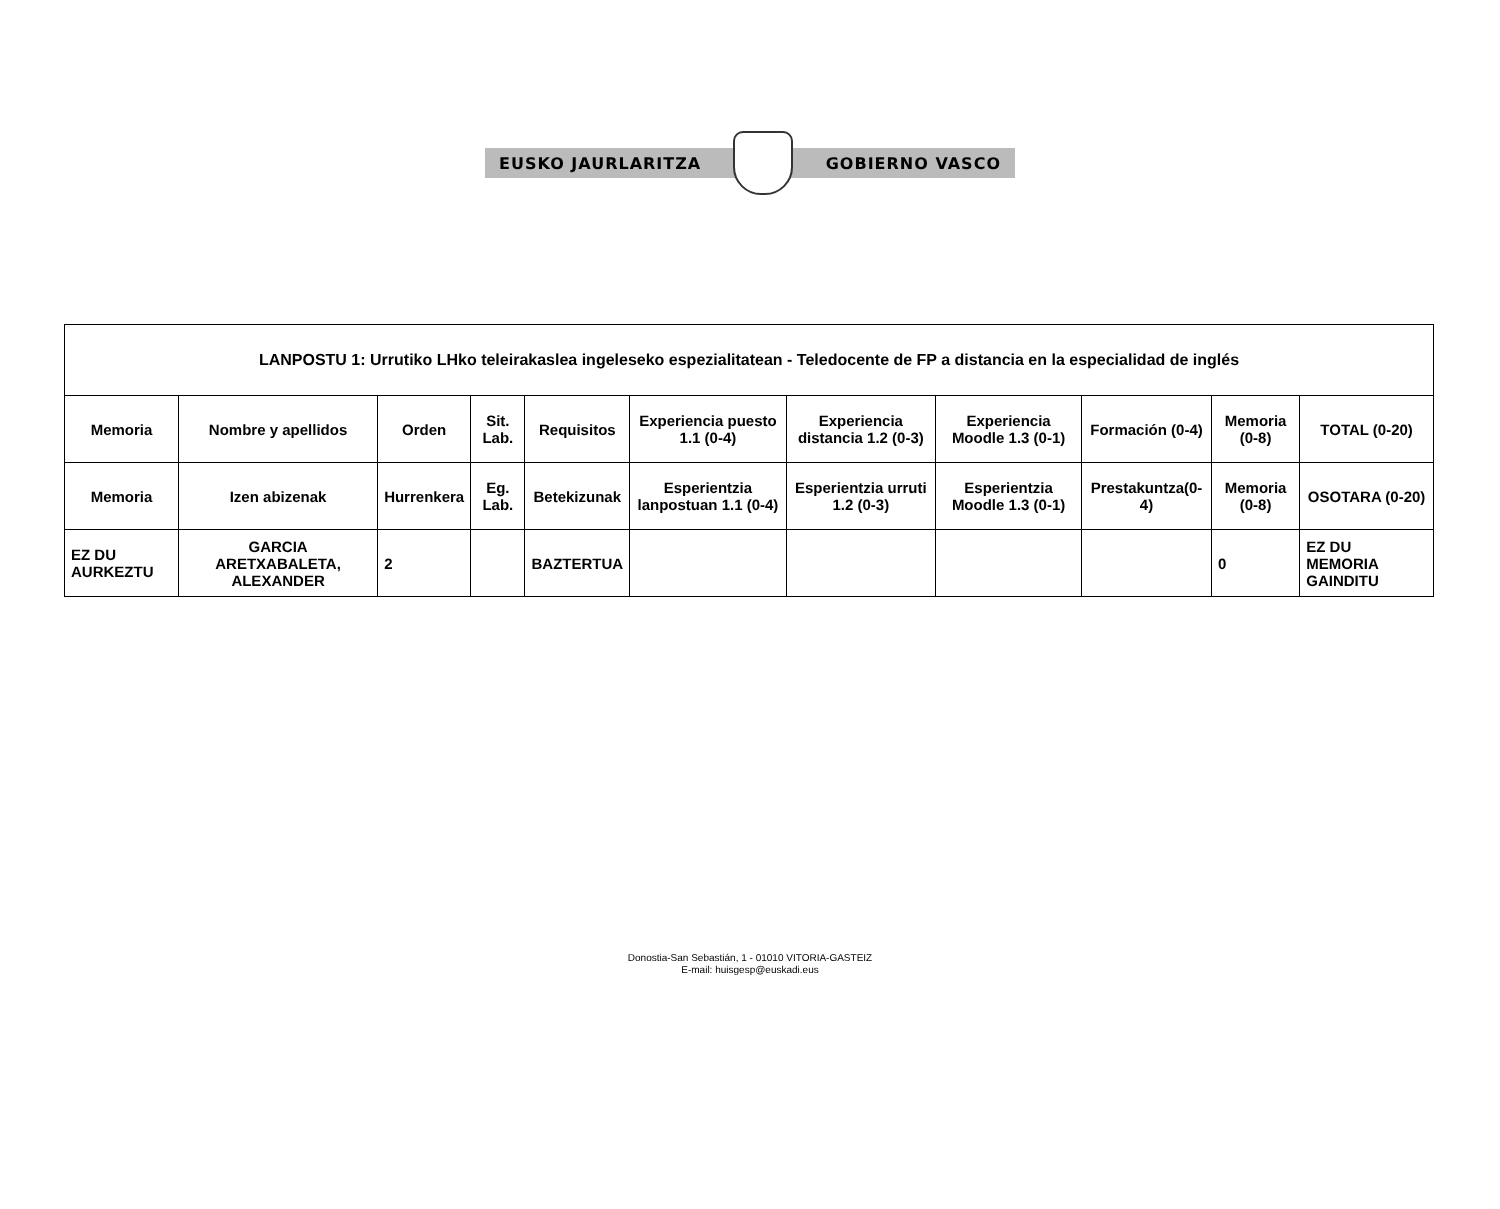EUSKO JAURLARITZA GOBIERNO VASCO
| LANPOSTU 1: Urrutiko LHko teleirakaslea ingeleseko espezialitatean - Teledocente de FP a distancia en la especialidad de inglés | | | | | | | | | | |
| --- | --- | --- | --- | --- | --- | --- | --- | --- | --- | --- |
| Memoria | Nombre y apellidos | Orden | Sit. Lab. | Requisitos | Experiencia puesto 1.1 (0-4) | Experiencia distancia 1.2 (0-3) | Experiencia Moodle 1.3 (0-1) | Formación (0-4) | Memoria (0-8) | TOTAL (0-20) |
| Memoria | Izen abizenak | Hurrenkera | Eg. Lab. | Betekizunak | Esperientzia lanpostuan 1.1 (0-4) | Esperientzia urruti 1.2 (0-3) | Esperientzia Moodle 1.3 (0-1) | Prestakuntza(0-4) | Memoria (0-8) | OSOTARA (0-20) |
| EZ DU AURKEZTU | GARCIA ARETXABALETA, ALEXANDER | 2 | | BAZTERTUA | | | | | 0 | EZ DU MEMORIA GAINDITU |
Donostia-San Sebastián, 1 - 01010 VITORIA-GASTEIZ
E-mail: huisgesp@euskadi.eus